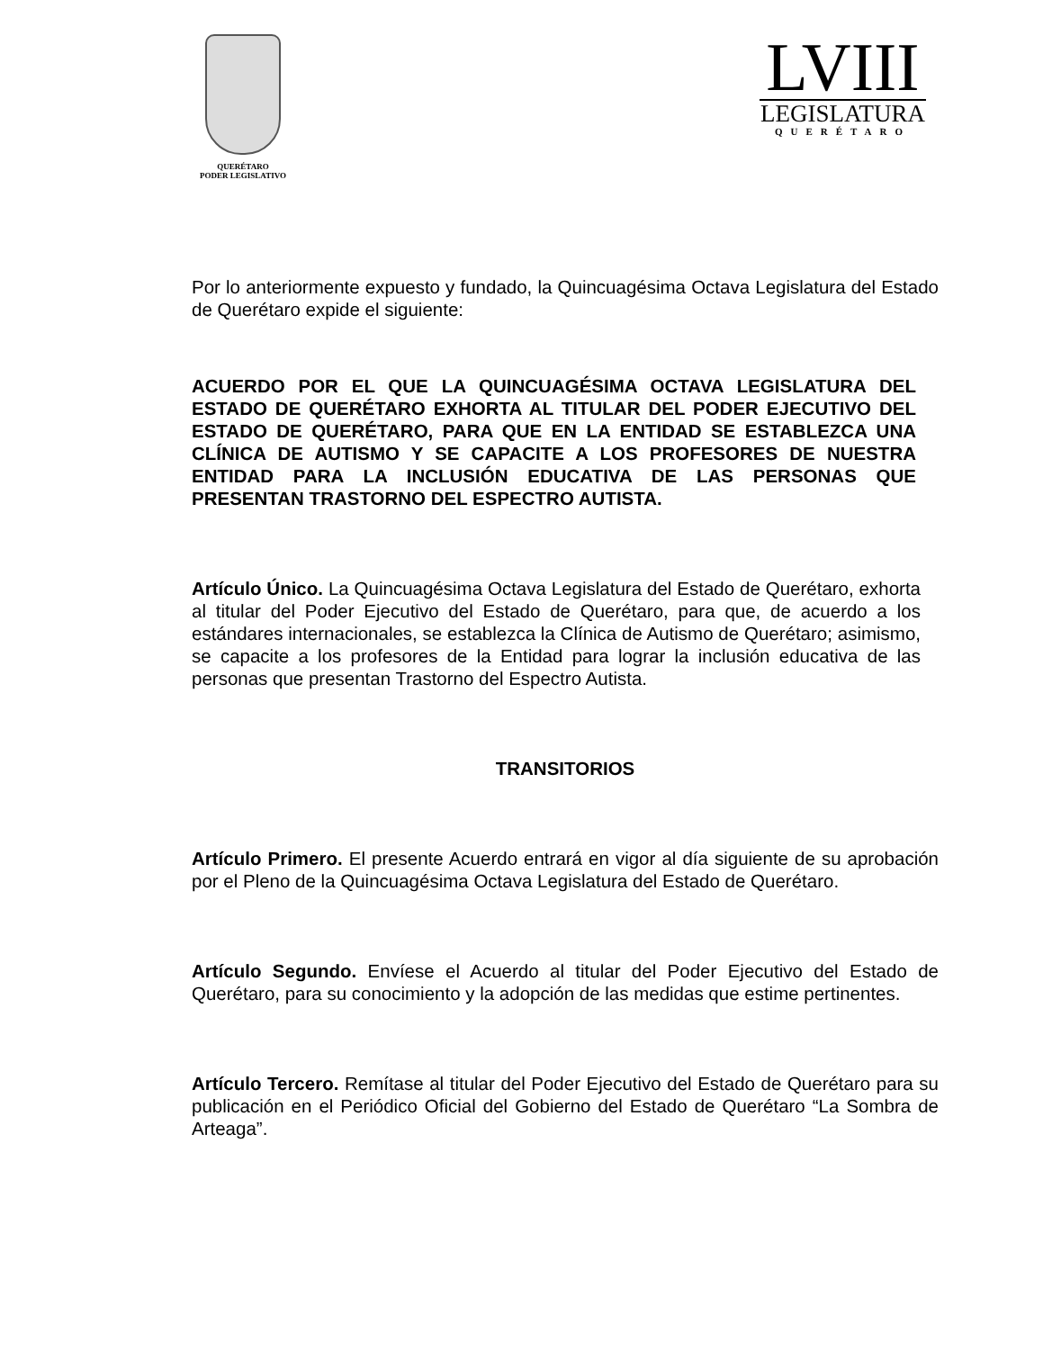QUERÉTARO
PODER LEGISLATIVO
LVIII
LEGISLATURA
QUERÉTARO
Por lo anteriormente expuesto y fundado, la Quincuagésima Octava Legislatura del Estado de Querétaro expide el siguiente:
ACUERDO POR EL QUE LA QUINCUAGÉSIMA OCTAVA LEGISLATURA DEL ESTADO DE QUERÉTARO EXHORTA AL TITULAR DEL PODER EJECUTIVO DEL ESTADO DE QUERÉTARO, PARA QUE EN LA ENTIDAD SE ESTABLEZCA UNA CLÍNICA DE AUTISMO Y SE CAPACITE A LOS PROFESORES DE NUESTRA ENTIDAD PARA LA INCLUSIÓN EDUCATIVA DE LAS PERSONAS QUE PRESENTAN TRASTORNO DEL ESPECTRO AUTISTA.
Artículo Único. La Quincuagésima Octava Legislatura del Estado de Querétaro, exhorta al titular del Poder Ejecutivo del Estado de Querétaro, para que, de acuerdo a los estándares internacionales, se establezca la Clínica de Autismo de Querétaro; asimismo, se capacite a los profesores de la Entidad para lograr la inclusión educativa de las personas que presentan Trastorno del Espectro Autista.
TRANSITORIOS
Artículo Primero. El presente Acuerdo entrará en vigor al día siguiente de su aprobación por el Pleno de la Quincuagésima Octava Legislatura del Estado de Querétaro.
Artículo Segundo. Envíese el Acuerdo al titular del Poder Ejecutivo del Estado de Querétaro, para su conocimiento y la adopción de las medidas que estime pertinentes.
Artículo Tercero. Remítase al titular del Poder Ejecutivo del Estado de Querétaro para su publicación en el Periódico Oficial del Gobierno del Estado de Querétaro “La Sombra de Arteaga”.